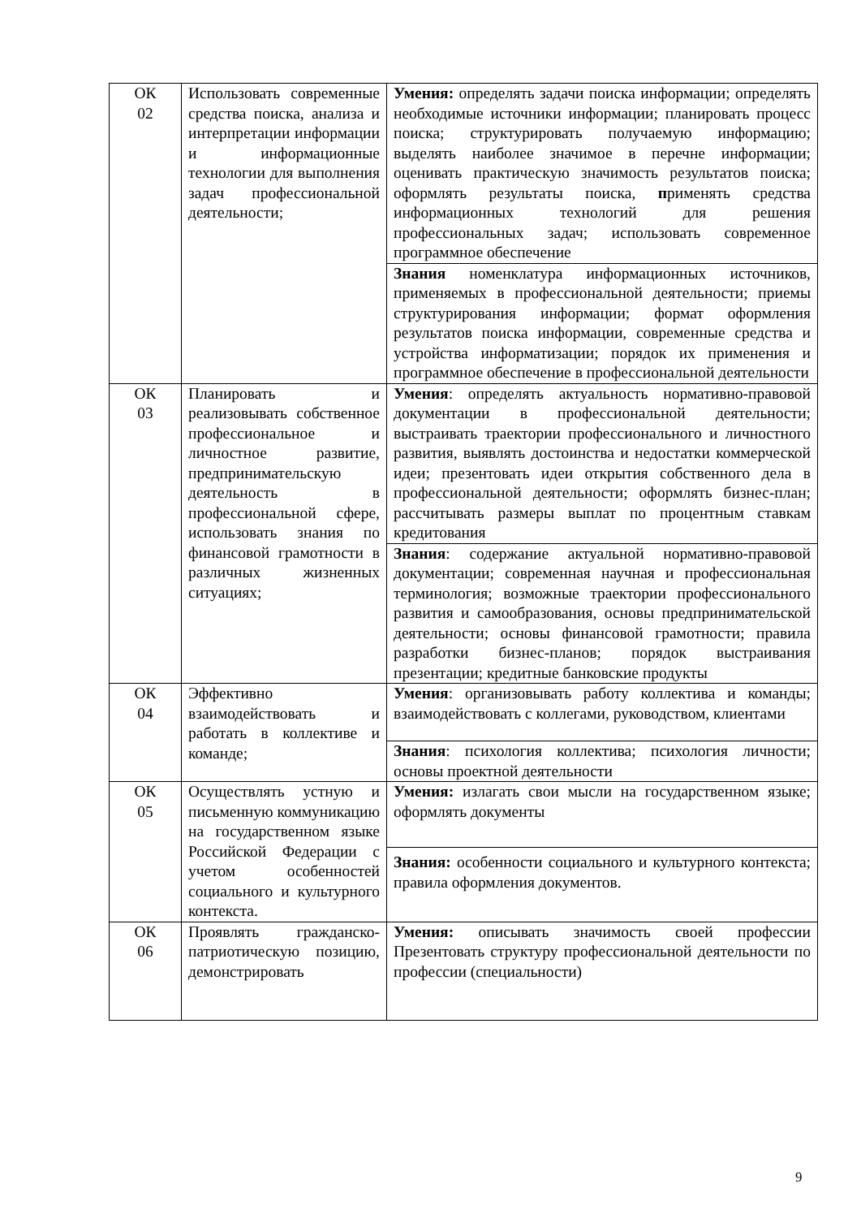| ОК 02 | Использовать современные средства поиска, анализа и интерпретации информации и информационные технологии для выполнения задач профессиональной деятельности; | Умения: определять задачи поиска информации; определять необходимые источники информации; планировать процесс поиска; структурировать получаемую информацию; выделять наиболее значимое в перечне информации; оценивать практическую значимость результатов поиска; оформлять результаты поиска, п рименять средства информационных технологий для решения профессиональных задач; использовать современное программное обеспечение |
| | | Знания номенклатура информационных источников, применяемых в профессиональной деятельности; приемы структурирования информации; формат оформления результатов поиска информации, современные средства и устройства информатизации; порядок их применения и программное обеспечение в профессиональной деятельности |
| ОК 03 | Планировать и реализовывать собственное профессиональное и личностное развитие, предпринимательскую деятельность в профессиональной сфере, использовать знания по финансовой грамотности в различных жизненных ситуациях; | Умения : определять актуальность нормативно-правовой документации в профессиональной деятельности; выстраивать траектории профессионального и личностного развития, выявлять достоинства и недостатки коммерческой идеи; презентовать идеи открытия собственного дела в профессиональной деятельности; оформлять бизнес-план; рассчитывать размеры выплат по процентным ставкам кредитования |
| | | Знания : содержание актуальной нормативно-правовой документации; современная научная и профессиональная терминология; возможные траектории профессионального развития и самообразования, основы предпринимательской деятельности; основы финансовой грамотности; правила разработки бизнес-планов; порядок выстраивания презентации; кредитные банковские продукты |
| ОК 04 | Эффективно взаимодействовать и работать в коллективе и команде; | Умения : организовывать работу коллектива и команды; взаимодействовать с коллегами, руководством, клиентами |
| | | Знания : психология коллектива; психология личности; основы проектной деятельности |
| ОК 05 | Осуществлять устную и письменную коммуникацию на государственном языке Российской Федерации с учетом особенностей социального и культурного контекста. | Умения: излагать свои мысли на государственном языке; оформлять документы |
| | | Знания: особенности социального и культурного контекста; правила оформления документов. |
| ОК 06 | Проявлять гражданско-патриотическую позицию, демонстрировать | Умения: описывать значимость своей профессии Презентовать структуру профессиональной деятельности по профессии (специальности) |
9